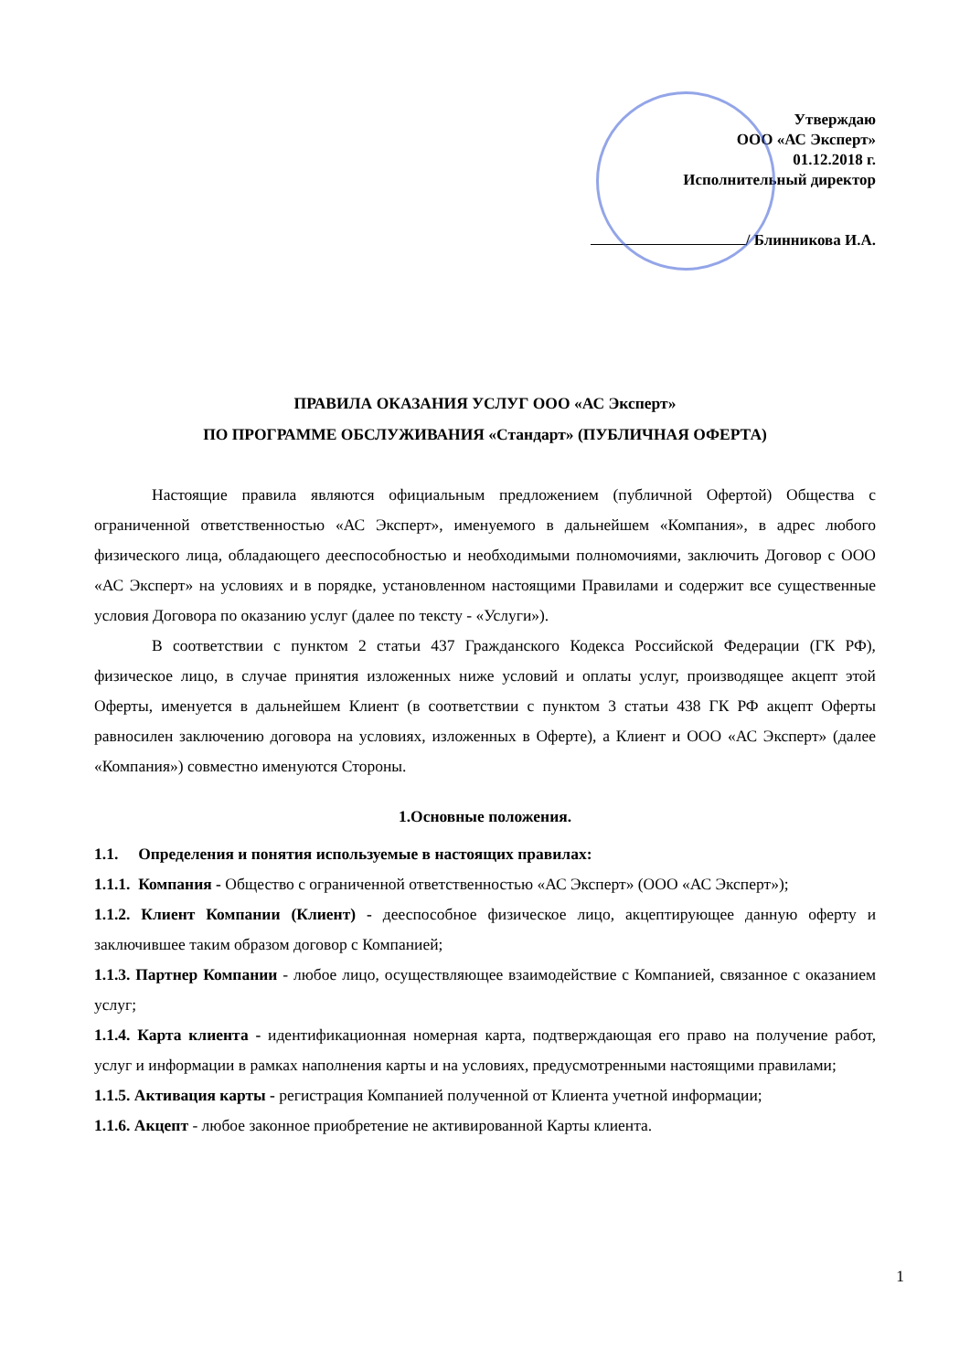Утверждаю
ООО «АС Эксперт»
01.12.2018 г.
Исполнительный директор
/ Блинникова И.А.
ПРАВИЛА ОКАЗАНИЯ УСЛУГ ООО «АС Эксперт»
ПО ПРОГРАММЕ ОБСЛУЖИВАНИЯ «Стандарт» (ПУБЛИЧНАЯ ОФЕРТА)
Настоящие правила являются официальным предложением (публичной Офертой) Общества с ограниченной ответственностью «АС Эксперт», именуемого в дальнейшем «Компания», в адрес любого физического лица, обладающего дееспособностью и необходимыми полномочиями, заключить Договор с ООО «АС Эксперт» на условиях и в порядке, установленном настоящими Правилами и содержит все существенные условия Договора по оказанию услуг (далее по тексту - «Услуги»).
В соответствии с пунктом 2 статьи 437 Гражданского Кодекса Российской Федерации (ГК РФ), физическое лицо, в случае принятия изложенных ниже условий и оплаты услуг, производящее акцепт этой Оферты, именуется в дальнейшем Клиент (в соответствии с пунктом 3 статьи 438 ГК РФ акцепт Оферты равносилен заключению договора на условиях, изложенных в Оферте), а Клиент и ООО «АС Эксперт» (далее «Компания») совместно именуются Стороны.
1.Основные положения.
1.1. Определения и понятия используемые в настоящих правилах:
1.1.1. Компания - Общество с ограниченной ответственностью «АС Эксперт» (ООО «АС Эксперт»);
1.1.2. Клиент Компании (Клиент) - дееспособное физическое лицо, акцептирующее данную оферту и заключившее таким образом договор с Компанией;
1.1.3. Партнер Компании - любое лицо, осуществляющее взаимодействие с Компанией, связанное с оказанием услуг;
1.1.4. Карта клиента - идентификационная номерная карта, подтверждающая его право на получение работ, услуг и информации в рамках наполнения карты и на условиях, предусмотренными настоящими правилами;
1.1.5. Активация карты - регистрация Компанией полученной от Клиента учетной информации;
1.1.6. Акцепт - любое законное приобретение не активированной Карты клиента.
1